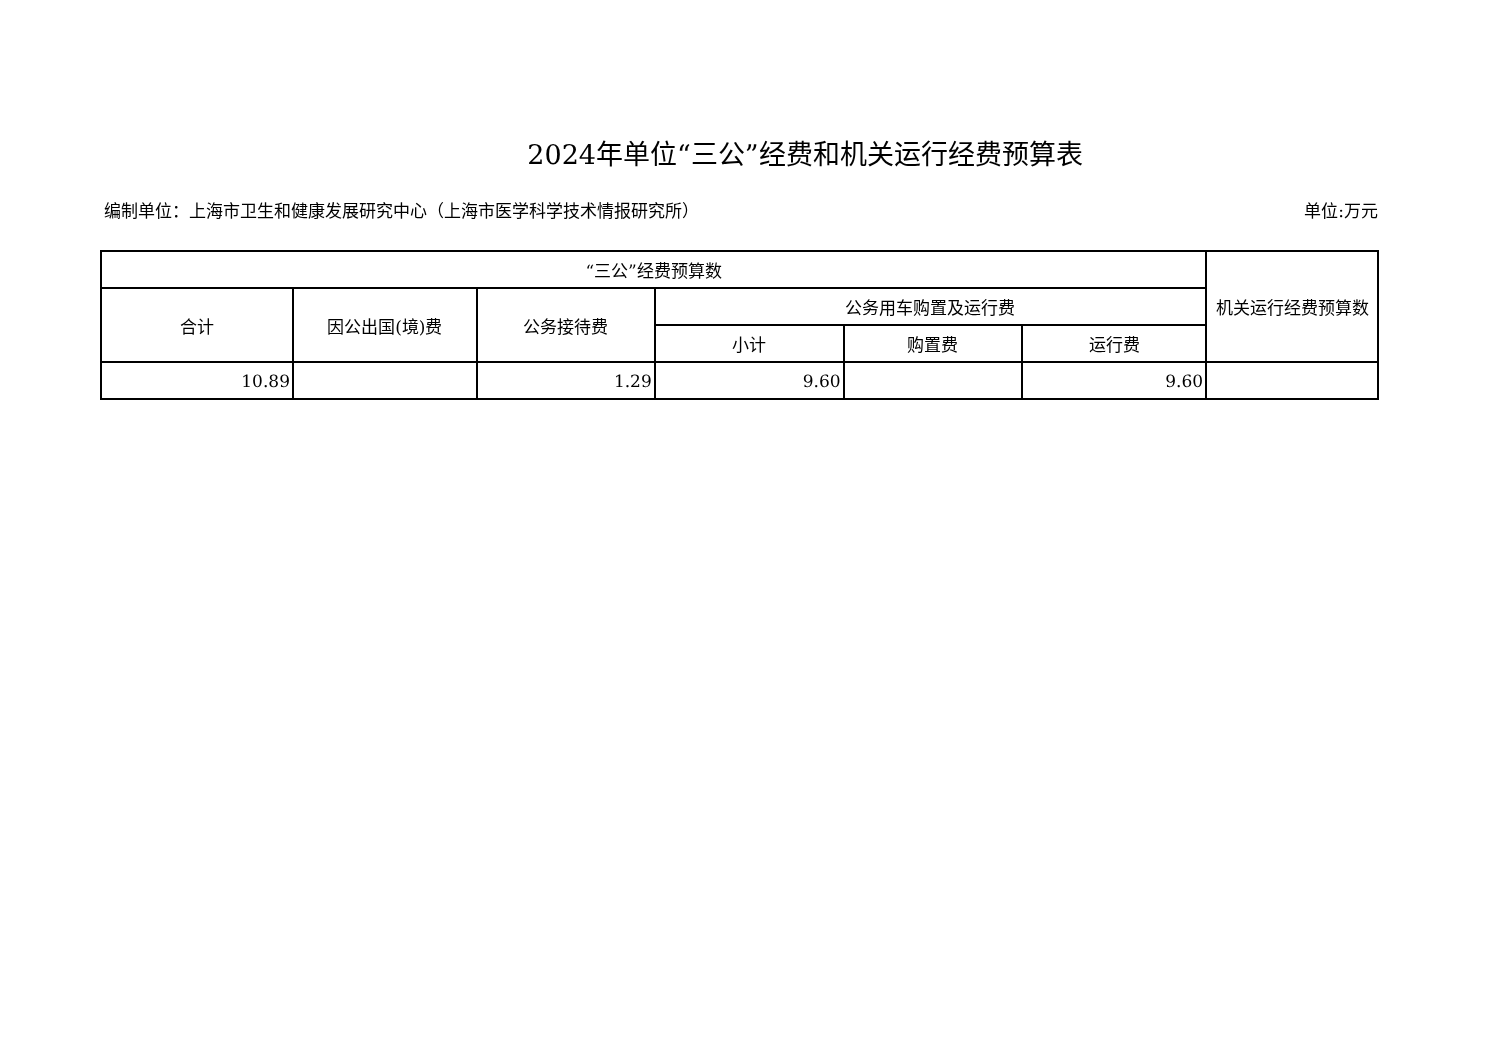2024年单位“三公”经费和机关运行经费预算表
编制单位：上海市卫生和健康发展研究中心（上海市医学科学技术情报研究所） 单位:万元
| “三公”经费预算数 | | | | | | 机关运行经费预算数 |
| --- | --- | --- | --- | --- | --- | --- |
| 合计 | 因公出国(境)费 | 公务接待费 | 公务用车购置及运行费 | | | |
| | | | 小计 | 购置费 | 运行费 | |
| 10.89 | | 1.29 | 9.60 | | 9.60 | |